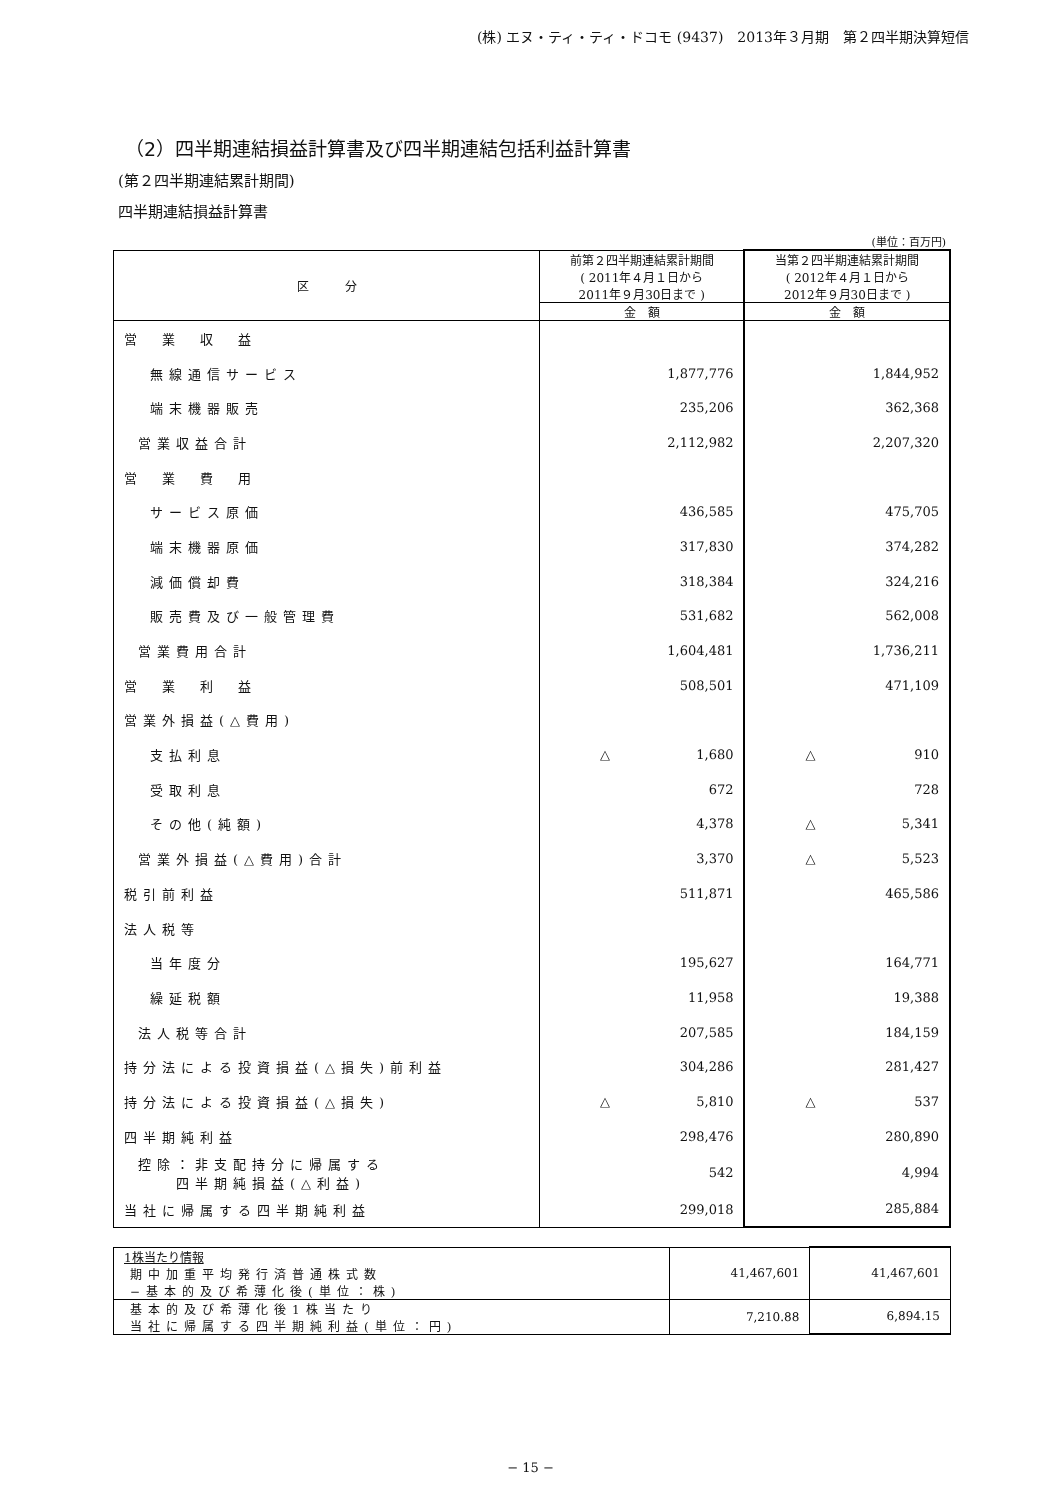(株) エヌ・ティ・ティ・ドコモ (9437)　2013年３月期　第２四半期決算短信
（2）四半期連結損益計算書及び四半期連結包括利益計算書
(第２四半期連結累計期間)
四半期連結損益計算書
(単位：百万円)
| 区 分 | 前第２四半期連結累計期間 ( 2011年４月１日から 2011年９月30日まで ) | 当第２四半期連結累計期間 ( 2012年４月１日から 2012年９月30日まで ) |
| --- | --- | --- |
| | 金 額 | 金 額 |
| 営 業 収 益 | | |
| 無線通信サービス | 1,877,776 | 1,844,952 |
| 端末機器販売 | 235,206 | 362,368 |
| 営業収益合計 | 2,112,982 | 2,207,320 |
| 営 業 費 用 | | |
| サービス原価 | 436,585 | 475,705 |
| 端末機器原価 | 317,830 | 374,282 |
| 減価償却費 | 318,384 | 324,216 |
| 販売費及び一般管理費 | 531,682 | 562,008 |
| 営業費用合計 | 1,604,481 | 1,736,211 |
| 営 業 利 益 | 508,501 | 471,109 |
| 営業外損益(△費用) | | |
| 支払利息 | △ 1,680 | △ 910 |
| 受取利息 | 672 | 728 |
| その他(純額) | 4,378 | △ 5,341 |
| 営業外損益(△費用)合計 | 3,370 | △ 5,523 |
| 税引前利益 | 511,871 | 465,586 |
| 法人税等 | | |
| 当年度分 | 195,627 | 164,771 |
| 繰延税額 | 11,958 | 19,388 |
| 法人税等合計 | 207,585 | 184,159 |
| 持分法による投資損益(△損失)前利益 | 304,286 | 281,427 |
| 持分法による投資損益(△損失) | △ 5,810 | △ 537 |
| 四半期純利益 | 298,476 | 280,890 |
| 控除：非支配持分に帰属する 四半期純損益(△利益) | 542 | 4,994 |
| 当社に帰属する四半期純利益 | 299,018 | 285,884 |
| 1株当たり情報 | 41,467,601 | 41,467,601 |
| 期中加重平均発行済普通株式数 −基本的及び希薄化後(単位：株) | | |
| 基本的及び希薄化後1株当たり 当社に帰属する四半期純利益(単位：円) | 7,210.88 | 6,894.15 |
− 15 −